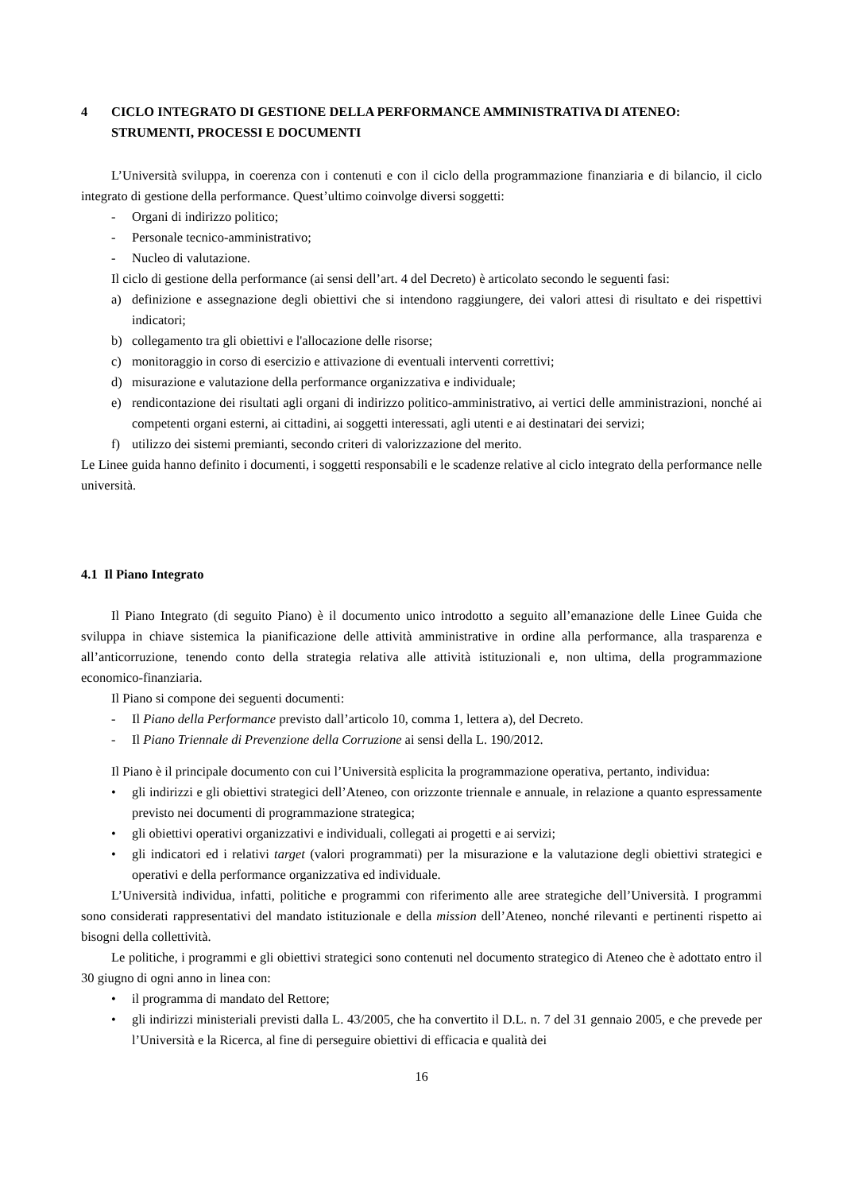4 CICLO INTEGRATO DI GESTIONE DELLA PERFORMANCE AMMINISTRATIVA DI ATENEO: STRUMENTI, PROCESSI E DOCUMENTI
L’Università sviluppa, in coerenza con i contenuti e con il ciclo della programmazione finanziaria e di bilancio, il ciclo integrato di gestione della performance. Quest’ultimo coinvolge diversi soggetti:
- Organi di indirizzo politico;
- Personale tecnico-amministrativo;
- Nucleo di valutazione.
Il ciclo di gestione della performance (ai sensi dell’art. 4 del Decreto) è articolato secondo le seguenti fasi:
a) definizione e assegnazione degli obiettivi che si intendono raggiungere, dei valori attesi di risultato e dei rispettivi indicatori;
b) collegamento tra gli obiettivi e l'allocazione delle risorse;
c) monitoraggio in corso di esercizio e attivazione di eventuali interventi correttivi;
d) misurazione e valutazione della performance organizzativa e individuale;
e) rendicontazione dei risultati agli organi di indirizzo politico-amministrativo, ai vertici delle amministrazioni, nonché ai competenti organi esterni, ai cittadini, ai soggetti interessati, agli utenti e ai destinatari dei servizi;
f) utilizzo dei sistemi premianti, secondo criteri di valorizzazione del merito.
Le Linee guida hanno definito i documenti, i soggetti responsabili e le scadenze relative al ciclo integrato della performance nelle università.
4.1 Il Piano Integrato
Il Piano Integrato (di seguito Piano) è il documento unico introdotto a seguito all’emanazione delle Linee Guida che sviluppa in chiave sistemica la pianificazione delle attività amministrative in ordine alla performance, alla trasparenza e all’anticorruzione, tenendo conto della strategia relativa alle attività istituzionali e, non ultima, della programmazione economico-finanziaria.
Il Piano si compone dei seguenti documenti:
- Il Piano della Performance previsto dall’articolo 10, comma 1, lettera a), del Decreto.
- Il Piano Triennale di Prevenzione della Corruzione ai sensi della L. 190/2012.
Il Piano è il principale documento con cui l’Università esplicita la programmazione operativa, pertanto, individua:
• gli indirizzi e gli obiettivi strategici dell’Ateneo, con orizzonte triennale e annuale, in relazione a quanto espressamente previsto nei documenti di programmazione strategica;
• gli obiettivi operativi organizzativi e individuali, collegati ai progetti e ai servizi;
• gli indicatori ed i relativi target (valori programmati) per la misurazione e la valutazione degli obiettivi strategici e operativi e della performance organizzativa ed individuale.
L’Università individua, infatti, politiche e programmi con riferimento alle aree strategiche dell’Università. I programmi sono considerati rappresentativi del mandato istituzionale e della mission dell’Ateneo, nonché rilevanti e pertinenti rispetto ai bisogni della collettività.
Le politiche, i programmi e gli obiettivi strategici sono contenuti nel documento strategico di Ateneo che è adottato entro il 30 giugno di ogni anno in linea con:
• il programma di mandato del Rettore;
• gli indirizzi ministeriali previsti dalla L. 43/2005, che ha convertito il D.L. n. 7 del 31 gennaio 2005, e che prevede per l’Università e la Ricerca, al fine di perseguire obiettivi di efficacia e qualità dei
16